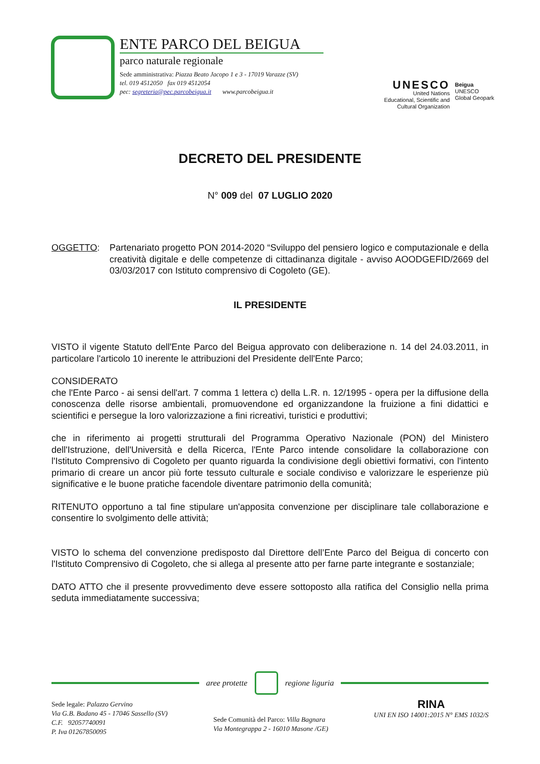ENTE PARCO DEL BEIGUA
parco naturale regionale
Sede amministrativa: Piazza Beato Jacopo 1 e 3 - 17019 Varazze (SV)
tel. 019 4512050 fax 019 4512054
pec: segreteria@pec.parcobeigua.it www.parcobeigua.it
UNESCO
United Nations
Educational, Scientific and
Cultural Organization
Beigua
UNESCO
Global Geopark
DECRETO DEL PRESIDENTE
N° 009 del 07 LUGLIO 2020
OGGETTO: Partenariato progetto PON 2014-2020 “Sviluppo del pensiero logico e computazionale e della creatività digitale e delle competenze di cittadinanza digitale - avviso AOODGEFID/2669 del 03/03/2017 con Istituto comprensivo di Cogoleto (GE).
IL PRESIDENTE
VISTO il vigente Statuto dell'Ente Parco del Beigua approvato con deliberazione n. 14 del 24.03.2011, in particolare l'articolo 10 inerente le attribuzioni del Presidente dell'Ente Parco;
CONSIDERATO
che l'Ente Parco - ai sensi dell'art. 7 comma 1 lettera c) della L.R. n. 12/1995 - opera per la diffusione della conoscenza delle risorse ambientali, promuovendone ed organizzandone la fruizione a fini didattici e scientifici e persegue la loro valorizzazione a fini ricreativi, turistici e produttivi;
che in riferimento ai progetti strutturali del Programma Operativo Nazionale (PON) del Ministero dell'Istruzione, dell'Università e della Ricerca, l'Ente Parco intende consolidare la collaborazione con l'Istituto Comprensivo di Cogoleto per quanto riguarda la condivisione degli obiettivi formativi, con l'intento primario di creare un ancor più forte tessuto culturale e sociale condiviso e valorizzare le esperienze più significative e le buone pratiche facendole diventare patrimonio della comunità;
RITENUTO opportuno a tal fine stipulare un'apposita convenzione per disciplinare tale collaborazione e consentire lo svolgimento delle attività;
VISTO lo schema del convenzione predisposto dal Direttore dell’Ente Parco del Beigua di concerto con l'Istituto Comprensivo di Cogoleto, che si allega al presente atto per farne parte integrante e sostanziale;
DATO ATTO che il presente provvedimento deve essere sottoposto alla ratifica del Consiglio nella prima seduta immediatamente successiva;
aree protette regione liguria
Sede legale: Palazzo Gervino
Via G.B. Badano 45 - 17046 Sassello (SV)
C.F. 92057740091
P. Iva 01267850095
Sede Comunità del Parco: Villa Bagnara
Via Montegrappa 2 - 16010 Masone /GE)
RINA
UNI EN ISO 14001:2015 N° EMS 1032/S